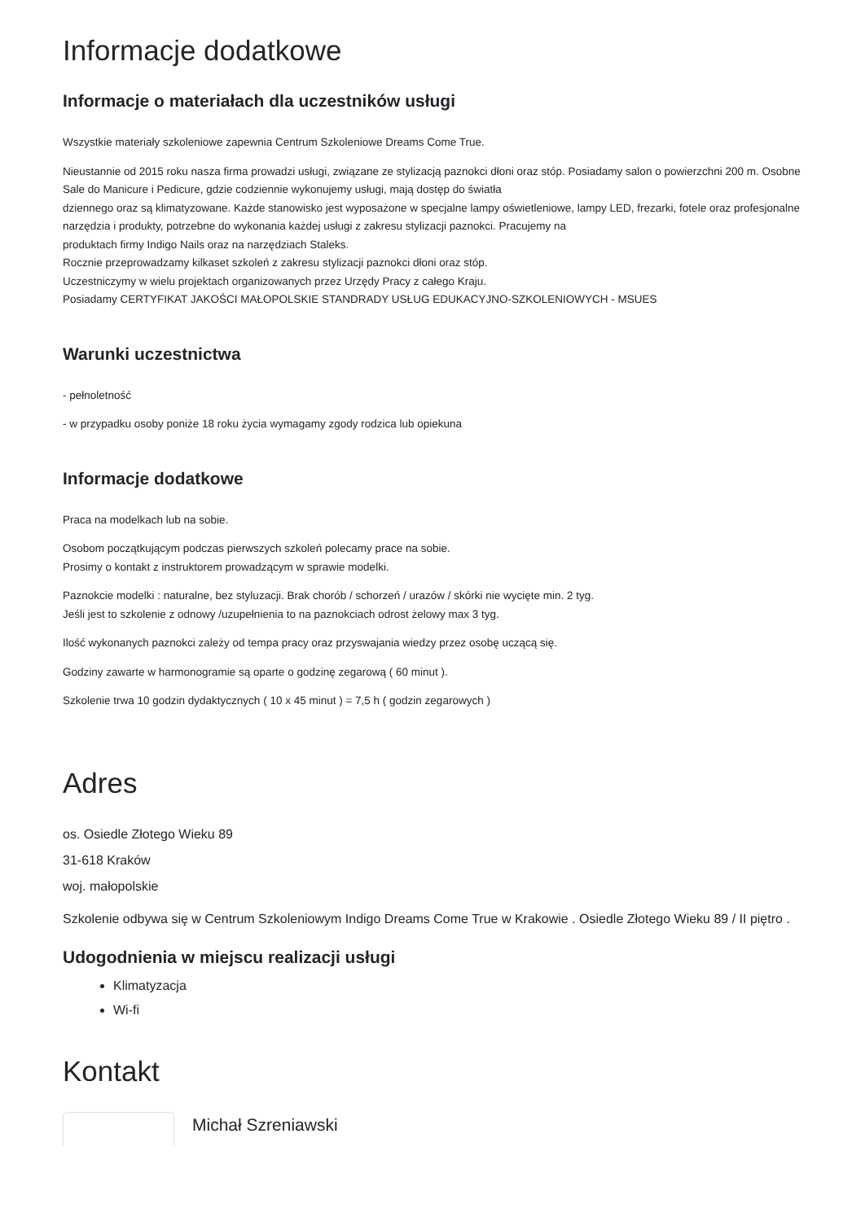Informacje dodatkowe
Informacje o materiałach dla uczestników usługi
Wszystkie materiały szkoleniowe zapewnia Centrum Szkoleniowe Dreams Come True.
Nieustannie od 2015 roku nasza firma prowadzi usługi, związane ze stylizacją paznokci dłoni oraz stóp. Posiadamy salon o powierzchni 200 m. Osobne Sale do Manicure i Pedicure, gdzie codziennie wykonujemy usługi, mają dostęp do światła
dziennego oraz są klimatyzowane. Każde stanowisko jest wyposażone w specjalne lampy oświetleniowe, lampy LED, frezarki, fotele oraz profesjonalne narzędzia i produkty, potrzebne do wykonania każdej usługi z zakresu stylizacji paznokci. Pracujemy na
produktach firmy Indigo Nails oraz na narzędziach Staleks.
Rocznie przeprowadzamy kilkaset szkoleń z zakresu stylizacji paznokci dłoni oraz stóp.
Uczestniczymy w wielu projektach organizowanych przez Urzędy Pracy z całego Kraju.
Posiadamy CERTYFIKAT JAKOŚCI MAŁOPOLSKIE STANDRADY USŁUG EDUKACYJNO-SZKOLENIOWYCH - MSUES
Warunki uczestnictwa
- pełnoletność
- w przypadku osoby poniże 18 roku życia wymagamy zgody rodzica lub opiekuna
Informacje dodatkowe
Praca na modelkach lub na sobie.
Osobom początkującym podczas pierwszych szkoleń polecamy prace na sobie.
Prosimy o kontakt z instruktorem prowadzącym w sprawie modelki.
Paznokcie modelki : naturalne, bez styluzacji. Brak chorób / schorzeń / urazów / skórki nie wycięte min. 2 tyg.
Jeśli jest to szkolenie z odnowy /uzupełnienia to na paznokciach odrost żelowy max 3 tyg.
Ilość wykonanych paznokci zależy od tempa pracy oraz przyswajania wiedzy przez osobę uczącą się.
Godziny zawarte w harmonogramie są oparte o godzinę zegarową ( 60 minut ).
Szkolenie trwa 10 godzin dydaktycznych ( 10 x 45 minut ) = 7,5 h ( godzin zegarowych )
Adres
os. Osiedle Złotego Wieku 89
31-618 Kraków
woj. małopolskie
Szkolenie odbywa się w Centrum Szkoleniowym Indigo Dreams Come True w Krakowie . Osiedle Złotego Wieku 89 / II piętro .
Udogodnienia w miejscu realizacji usługi
Klimatyzacja
Wi-fi
Kontakt
Michał Szreniawski